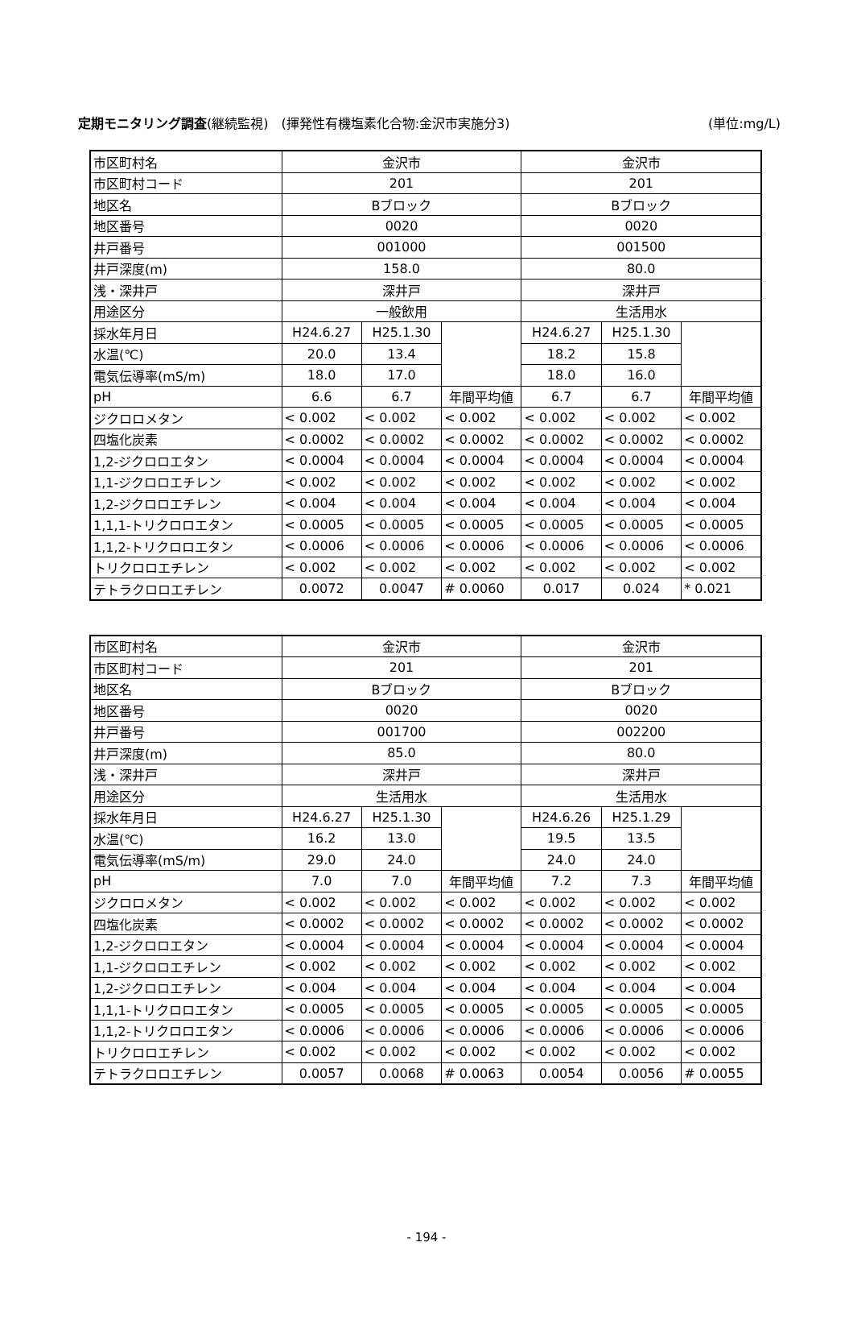定期モニタリング調査(継続監視)　(揮発性有機塩素化合物:金沢市実施分3) (単位:mg/L)
| 市区町村名 | 金沢市 | | | 金沢市 | | |
| 市区町村コード | 201 | | | 201 | | |
| 地区名 | Bブロック | | | Bブロック | | |
| 地区番号 | 0020 | | | 0020 | | |
| 井戸番号 | 001000 | | | 001500 | | |
| 井戸深度(m) | 158.0 | | | 80.0 | | |
| 浅・深井戸 | 深井戸 | | | 深井戸 | | |
| 用途区分 | 一般飲用 | | | 生活用水 | | |
| 採水年月日 | H24.6.27 | H25.1.30 | | H24.6.27 | H25.1.30 | |
| 水温(℃) | 20.0 | 13.4 | | 18.2 | 15.8 | |
| 電気伝導率(mS/m) | 18.0 | 17.0 | | 18.0 | 16.0 | |
| pH | 6.6 | 6.7 | 年間平均値 | 6.7 | 6.7 | 年間平均値 |
| ジクロロメタン | < 0.002 | < 0.002 | < 0.002 | < 0.002 | < 0.002 | < 0.002 |
| 四塩化炭素 | < 0.0002 | < 0.0002 | < 0.0002 | < 0.0002 | < 0.0002 | < 0.0002 |
| 1,2-ジクロロエタン | < 0.0004 | < 0.0004 | < 0.0004 | < 0.0004 | < 0.0004 | < 0.0004 |
| 1,1-ジクロロエチレン | < 0.002 | < 0.002 | < 0.002 | < 0.002 | < 0.002 | < 0.002 |
| 1,2-ジクロロエチレン | < 0.004 | < 0.004 | < 0.004 | < 0.004 | < 0.004 | < 0.004 |
| 1,1,1-トリクロロエタン | < 0.0005 | < 0.0005 | < 0.0005 | < 0.0005 | < 0.0005 | < 0.0005 |
| 1,1,2-トリクロロエタン | < 0.0006 | < 0.0006 | < 0.0006 | < 0.0006 | < 0.0006 | < 0.0006 |
| トリクロロエチレン | < 0.002 | < 0.002 | < 0.002 | < 0.002 | < 0.002 | < 0.002 |
| テトラクロロエチレン | 0.0072 | 0.0047 | # 0.0060 | 0.017 | 0.024 | * 0.021 |
| 市区町村名 | 金沢市 | | | 金沢市 | | |
| 市区町村コード | 201 | | | 201 | | |
| 地区名 | Bブロック | | | Bブロック | | |
| 地区番号 | 0020 | | | 0020 | | |
| 井戸番号 | 001700 | | | 002200 | | |
| 井戸深度(m) | 85.0 | | | 80.0 | | |
| 浅・深井戸 | 深井戸 | | | 深井戸 | | |
| 用途区分 | 生活用水 | | | 生活用水 | | |
| 採水年月日 | H24.6.27 | H25.1.30 | | H24.6.26 | H25.1.29 | |
| 水温(℃) | 16.2 | 13.0 | | 19.5 | 13.5 | |
| 電気伝導率(mS/m) | 29.0 | 24.0 | | 24.0 | 24.0 | |
| pH | 7.0 | 7.0 | 年間平均値 | 7.2 | 7.3 | 年間平均値 |
| ジクロロメタン | < 0.002 | < 0.002 | < 0.002 | < 0.002 | < 0.002 | < 0.002 |
| 四塩化炭素 | < 0.0002 | < 0.0002 | < 0.0002 | < 0.0002 | < 0.0002 | < 0.0002 |
| 1,2-ジクロロエタン | < 0.0004 | < 0.0004 | < 0.0004 | < 0.0004 | < 0.0004 | < 0.0004 |
| 1,1-ジクロロエチレン | < 0.002 | < 0.002 | < 0.002 | < 0.002 | < 0.002 | < 0.002 |
| 1,2-ジクロロエチレン | < 0.004 | < 0.004 | < 0.004 | < 0.004 | < 0.004 | < 0.004 |
| 1,1,1-トリクロロエタン | < 0.0005 | < 0.0005 | < 0.0005 | < 0.0005 | < 0.0005 | < 0.0005 |
| 1,1,2-トリクロロエタン | < 0.0006 | < 0.0006 | < 0.0006 | < 0.0006 | < 0.0006 | < 0.0006 |
| トリクロロエチレン | < 0.002 | < 0.002 | < 0.002 | < 0.002 | < 0.002 | < 0.002 |
| テトラクロロエチレン | 0.0057 | 0.0068 | # 0.0063 | 0.0054 | 0.0056 | # 0.0055 |
- 194 -